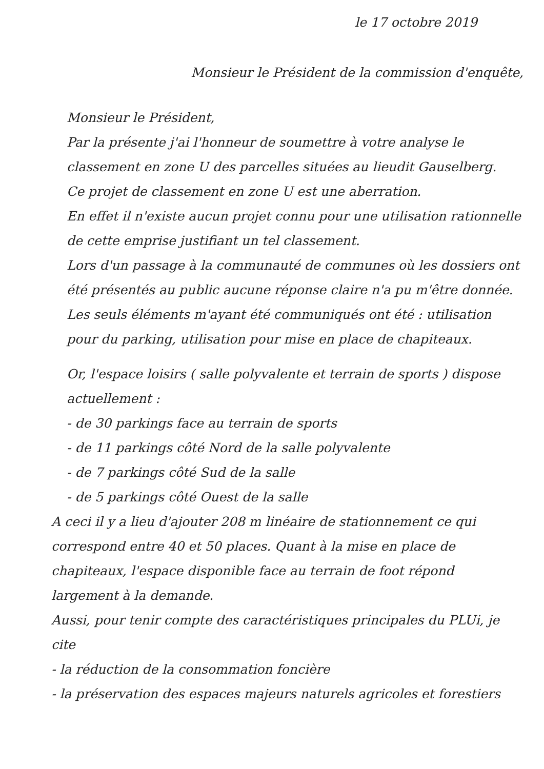le 17 octobre 2019
Monsieur le Président de la commission d'enquête,
Monsieur le Président,
Par la présente j'ai l'honneur de soumettre à votre analyse le classement en zone U des parcelles situées au lieudit Gauselberg.
Ce projet de classement en zone U est une aberration.
En effet il n'existe aucun projet connu pour une utilisation rationnelle de cette emprise justifiant un tel classement.
Lors d'un passage à la communauté de communes où les dossiers ont été présentés au public aucune réponse claire n'a pu m'être donnée. Les seuls éléments m'ayant été communiqués ont été : utilisation pour du parking, utilisation pour mise en place de chapiteaux.
Or, l'espace loisirs ( salle polyvalente et terrain de sports ) dispose actuellement :
- de 30 parkings face au terrain de sports
- de 11 parkings côté Nord de la salle polyvalente
- de 7 parkings côté Sud de la salle
- de 5 parkings côté Ouest de la salle
A ceci il y a lieu d'ajouter 208 m linéaire de stationnement ce qui correspond entre 40 et 50 places. Quant à la mise en place de chapiteaux, l'espace disponible face au terrain de foot répond largement à la demande.
Aussi, pour tenir compte des caractéristiques principales du PLUi, je cite
- la réduction de la consommation foncière
- la préservation des espaces majeurs naturels agricoles et forestiers